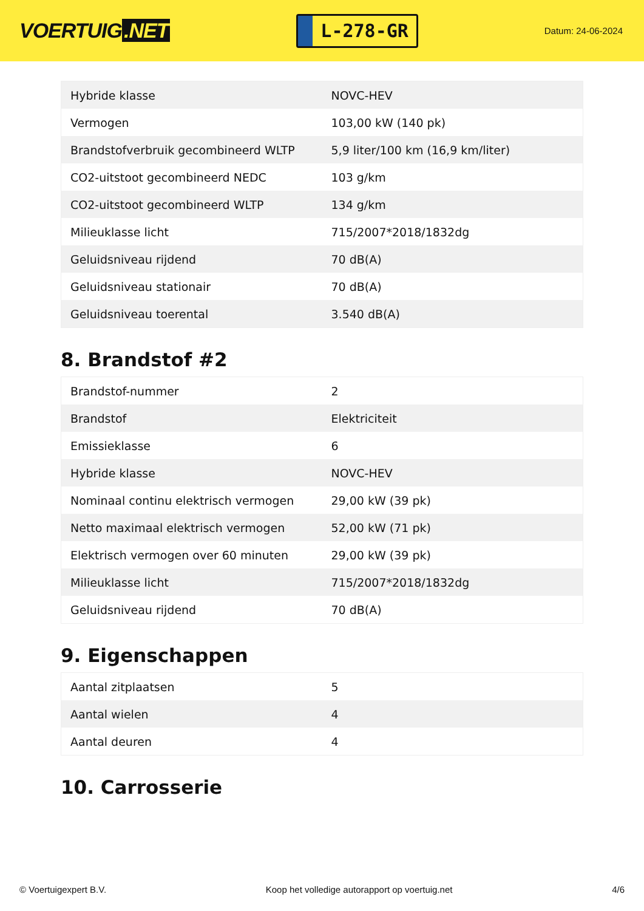VOERTUIG.NET
L-278-GR
Datum: 24-06-2024
| Hybride klasse | NOVC-HEV |
| Vermogen | 103,00 kW (140 pk) |
| Brandstofverbruik gecombineerd WLTP | 5,9 liter/100 km (16,9 km/liter) |
| CO2-uitstoot gecombineerd NEDC | 103 g/km |
| CO2-uitstoot gecombineerd WLTP | 134 g/km |
| Milieuklasse licht | 715/2007*2018/1832dg |
| Geluidsniveau rijdend | 70 dB(A) |
| Geluidsniveau stationair | 70 dB(A) |
| Geluidsniveau toerental | 3.540 dB(A) |
8. Brandstof #2
| Brandstof-nummer | 2 |
| Brandstof | Elektriciteit |
| Emissieklasse | 6 |
| Hybride klasse | NOVC-HEV |
| Nominaal continu elektrisch vermogen | 29,00 kW (39 pk) |
| Netto maximaal elektrisch vermogen | 52,00 kW (71 pk) |
| Elektrisch vermogen over 60 minuten | 29,00 kW (39 pk) |
| Milieuklasse licht | 715/2007*2018/1832dg |
| Geluidsniveau rijdend | 70 dB(A) |
9. Eigenschappen
| Aantal zitplaatsen | 5 |
| Aantal wielen | 4 |
| Aantal deuren | 4 |
10. Carrosserie
© Voertuigexpert B.V. Koop het volledige autorapport op voertuig.net 4/6